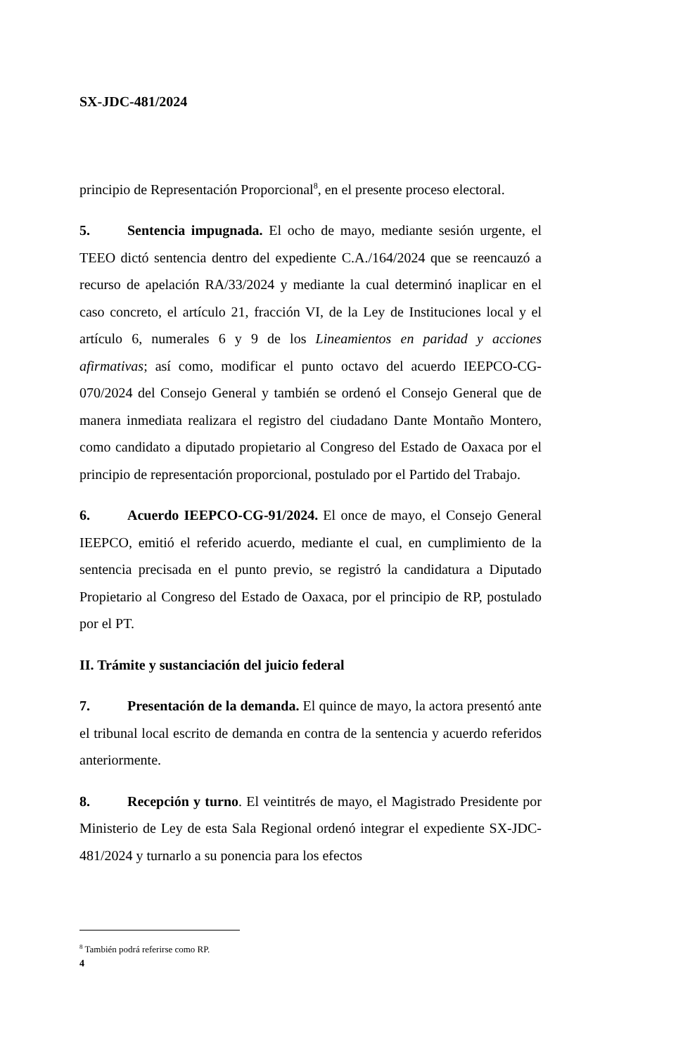SX-JDC-481/2024
principio de Representación Proporcional<sup>8</sup>, en el presente proceso electoral.
5. Sentencia impugnada. El ocho de mayo, mediante sesión urgente, el TEEO dictó sentencia dentro del expediente C.A./164/2024 que se reencauzó a recurso de apelación RA/33/2024 y mediante la cual determinó inaplicar en el caso concreto, el artículo 21, fracción VI, de la Ley de Instituciones local y el artículo 6, numerales 6 y 9 de los Lineamientos en paridad y acciones afirmativas; así como, modificar el punto octavo del acuerdo IEEPCO-CG-070/2024 del Consejo General y también se ordenó el Consejo General que de manera inmediata realizara el registro del ciudadano Dante Montaño Montero, como candidato a diputado propietario al Congreso del Estado de Oaxaca por el principio de representación proporcional, postulado por el Partido del Trabajo.
6. Acuerdo IEEPCO-CG-91/2024. El once de mayo, el Consejo General IEEPCO, emitió el referido acuerdo, mediante el cual, en cumplimiento de la sentencia precisada en el punto previo, se registró la candidatura a Diputado Propietario al Congreso del Estado de Oaxaca, por el principio de RP, postulado por el PT.
II. Trámite y sustanciación del juicio federal
7. Presentación de la demanda. El quince de mayo, la actora presentó ante el tribunal local escrito de demanda en contra de la sentencia y acuerdo referidos anteriormente.
8. Recepción y turno. El veintitrés de mayo, el Magistrado Presidente por Ministerio de Ley de esta Sala Regional ordenó integrar el expediente SX-JDC-481/2024 y turnarlo a su ponencia para los efectos
<sup>8</sup> También podrá referirse como RP.
4